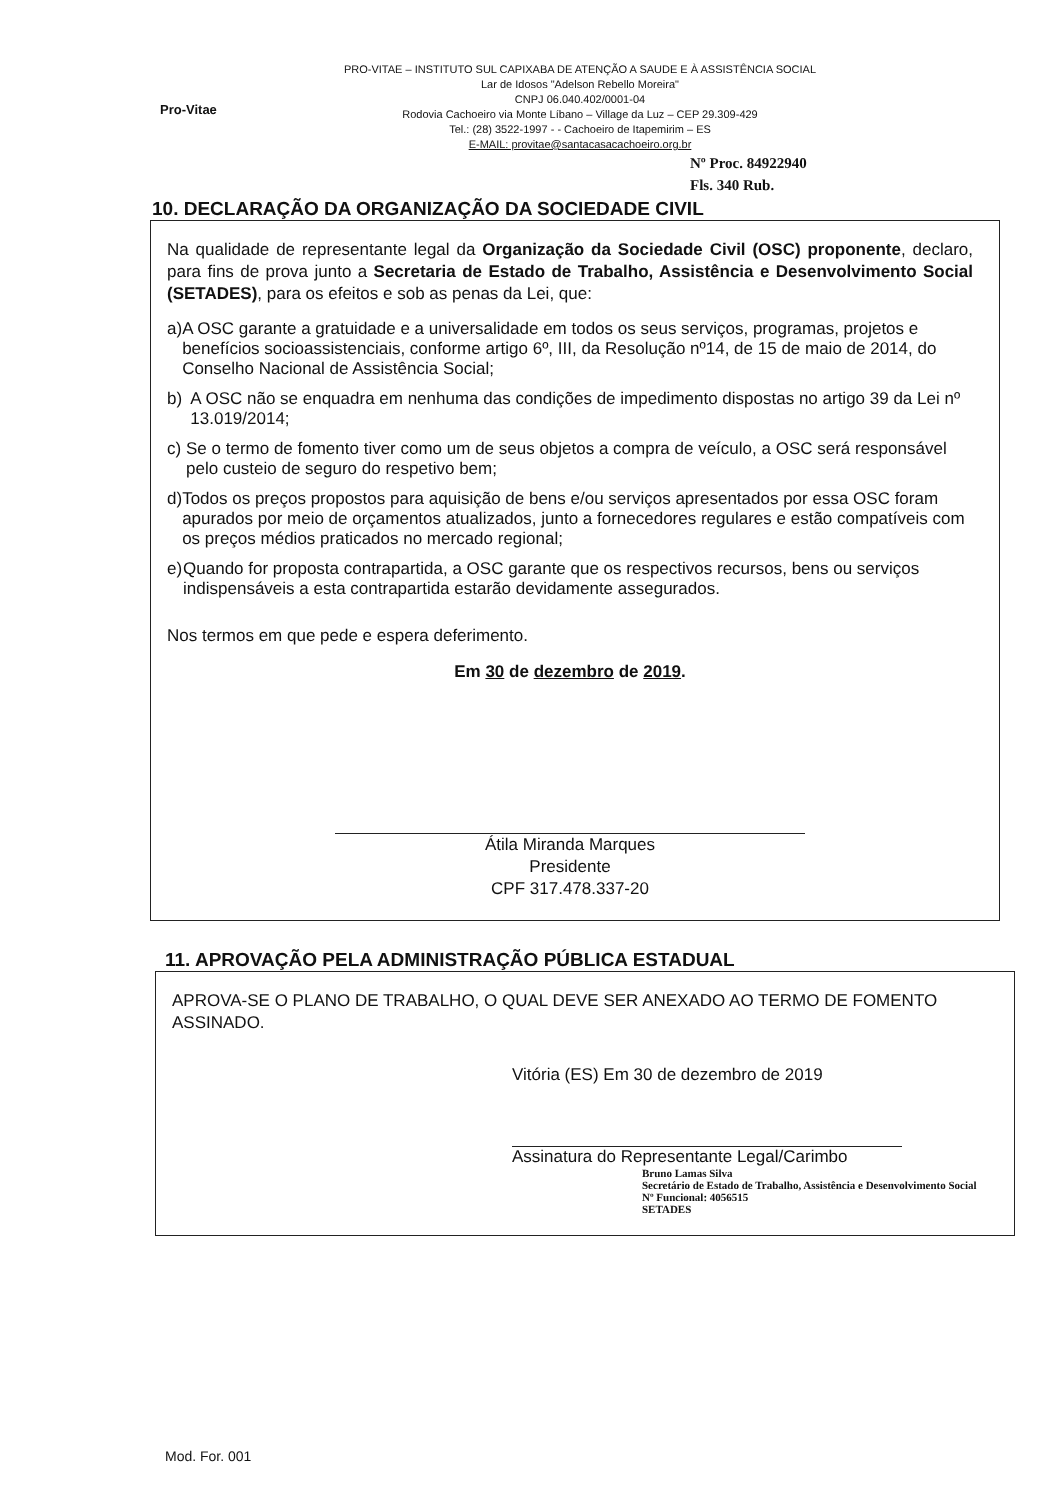Pro-Vitae
PRO-VITAE – INSTITUTO SUL CAPIXABA DE ATENÇÃO A SAUDE E À ASSISTÊNCIA SOCIAL
Lar de Idosos "Adelson Rebello Moreira"
CNPJ 06.040.402/0001-04
Rodovia Cachoeiro via Monte Líbano – Village da Luz – CEP 29.309-429
Tel.: (28) 3522-1997 - - Cachoeiro de Itapemirim – ES
E-MAIL: provitae@santacasacachoeiro.org.br
Nº Proc. 84922940
Fls. 340 Rub.
10. DECLARAÇÃO DA ORGANIZAÇÃO DA SOCIEDADE CIVIL
Na qualidade de representante legal da Organização da Sociedade Civil (OSC) proponente, declaro, para fins de prova junto a Secretaria de Estado de Trabalho, Assistência e Desenvolvimento Social (SETADES), para os efeitos e sob as penas da Lei, que:
a) A OSC garante a gratuidade e a universalidade em todos os seus serviços, programas, projetos e benefícios socioassistenciais, conforme artigo 6º, III, da Resolução nº14, de 15 de maio de 2014, do Conselho Nacional de Assistência Social;
b) A OSC não se enquadra em nenhuma das condições de impedimento dispostas no artigo 39 da Lei nº 13.019/2014;
c) Se o termo de fomento tiver como um de seus objetos a compra de veículo, a OSC será responsável pelo custeio de seguro do respetivo bem;
d) Todos os preços propostos para aquisição de bens e/ou serviços apresentados por essa OSC foram apurados por meio de orçamentos atualizados, junto a fornecedores regulares e estão compatíveis com os preços médios praticados no mercado regional;
e) Quando for proposta contrapartida, a OSC garante que os respectivos recursos, bens ou serviços indispensáveis a esta contrapartida estarão devidamente assegurados.
Nos termos em que pede e espera deferimento.
Em 30 de dezembro de 2019.
Átila Miranda Marques
Presidente
CPF 317.478.337-20
11. APROVAÇÃO PELA ADMINISTRAÇÃO PÚBLICA ESTADUAL
APROVA-SE O PLANO DE TRABALHO, O QUAL DEVE SER ANEXADO AO TERMO DE FOMENTO ASSINADO.
Vitória (ES) Em 30 de dezembro de 2019
Assinatura do Representante Legal/Carimbo
Bruno Lamas Silva
Secretário de Estado de Trabalho, Assistência e Desenvolvimento Social
Nº Funcional: 4056515
SETADES
Mod. For. 001